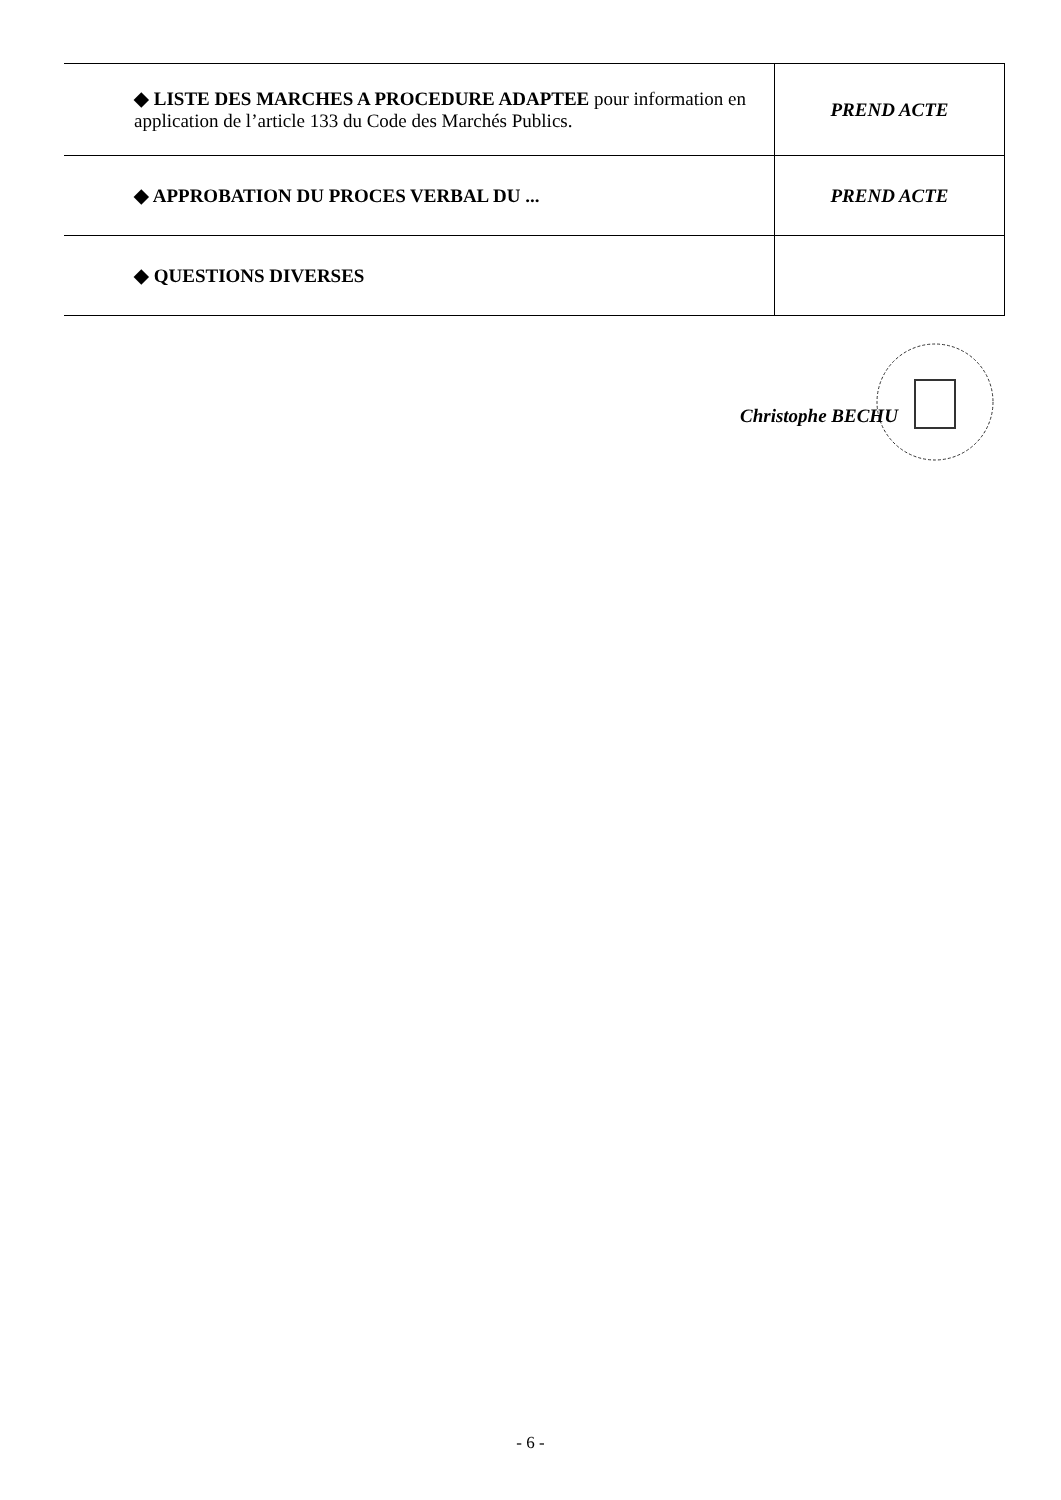| ◆ LISTE DES MARCHES A PROCEDURE ADAPTEE pour information en application de l’article 133 du Code des Marchés Publics. | PREND ACTE |
| ◆ APPROBATION DU PROCES VERBAL DU ... | PREND ACTE |
| ◆ QUESTIONS DIVERSES | |
Christophe BECHU
- 6 -